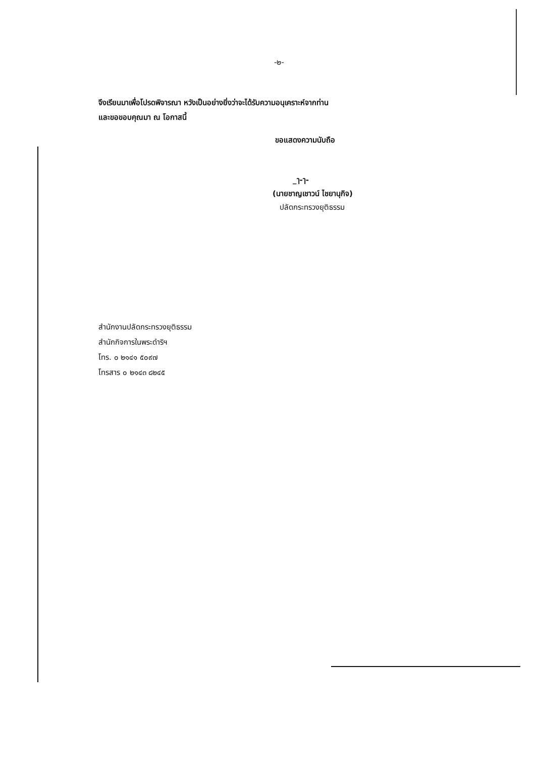-๒-
จึงเรียนมาเพื่อโปรดพิจารณา หวังเป็นอย่างยิ่งว่าจะได้รับความอนุเคราะห์จากท่าน
และขอขอบคุณมา ณ โอกาสนี้
ขอแสดงความนับถือ
_ๅ-ๅ-
(นายชาญเชาวน์ ไชยานุกิจ)
ปลัดกระทรวงยุติธรรม
สำนักงานปลัดกระทรวงยุติธรรม
สำนักกิจการในพระดำริฯ
โทร. ๐ ๒๑๔๑ ๕๐๙๗
โทรสาร ๐ ๒๑๔๓ ๘๒๔๕